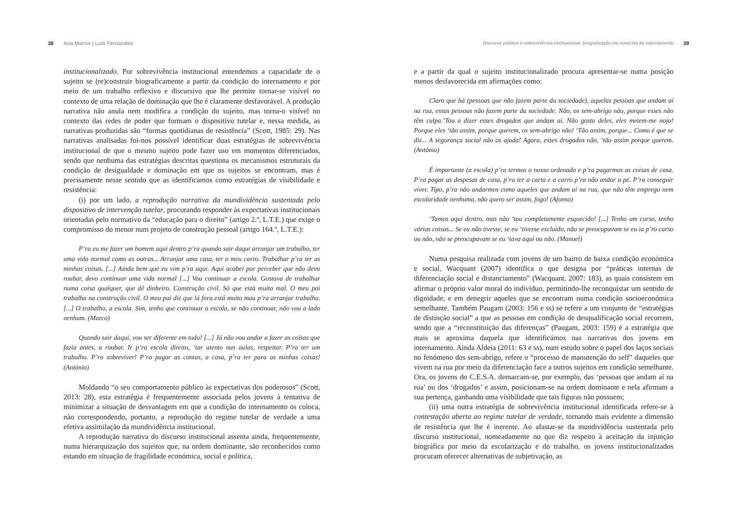38 Ana Manso | Luís Fernandes
institucionalizado. Por sobrevivência institucional entendemos a capacidade de o sujeito se (re)construir biograficamente a partir da condição do internamento e por meio de um trabalho reflexivo e discursivo que lhe permite tornar-se visível no contexto de uma relação de dominação que lhe é claramente desfavorável. A produção narrativa não anula nem modifica a condição do sujeito, mas torna-o visível no contexto das redes de poder que formam o dispositivo tutelar e, nessa medida, as narrativas produzidas são “formas quotidianas de resistência” (Scott, 1985: 29). Nas narrativas analisadas foi-nos possível identificar duas estratégias de sobrevivência institucional de que o mesmo sujeito pode fazer uso em momentos diferenciados, sendo que nenhuma das estratégias descritas questiona os mecanismos estruturais da condição de desigualdade e dominação em que os sujeitos se encontram, mas é precisamente nesse sentido que as identificamos como estratégias de visibilidade e resistência:
(i) por um lado, a reprodução narrativa da mundividência sustentada pelo dispositivo de intervenção tutelar, procurando responder às expectativas institucionais orientadas pelo normativo da “educação para o direito” (artigo 2.º, L.T.E.) que exige o compromisso do menor num projeto de construção pessoal (artigo 164.º, L.T.E.):
P’ra eu me fazer um homem aqui dentro p’ra quando sair daqui arranjar um trabalho, ter uma vida normal como as outras... Arranjar uma casa, ter o meu carro. Trabalhar p’ra ter as minhas coisas. [...] Ainda bem que eu vim p’ra aqui. Aqui acabei por perceber que não devo roubar, devo continuar uma vida normal [...] Vou continuar a escola. Gostava de trabalhar numa coisa qualquer, que dê dinheiro. Construção civil. Só que está muito mal. O meu pai trabalha na construção civil. O meu pai diz que lá fora está muito mau p’ra arranjar trabalho. [...] O trabalho, a escola. Sim, tenho que continuar a escola, se não continuar, não vou a lado nenhum. (Marco)
Quando sair daqui, vou ser diferente em tudo! [...] Já não vou andar a fazer as coisas que fazia antes, a roubar. Ir p’ra escola direito, ‘tar atento nas aulas, respeitar. P’ra ter um trabalho. P’ra sobreviver! P’ra pagar as contas, a casa, p’ra ter para as minhas coisas! (António)
Moldando “o seu comportamento público às expectativas dos poderosos” (Scott, 2013: 28), esta estratégia é frequentemente associada pelos jovens à tentativa de minimizar a situação de desvantagem em que a condição do internamento os coloca, não correspondendo, portanto, a reprodução do regime tutelar de verdade a uma efetiva assimilação da mundividência institucional.
A reprodução narrativa do discurso institucional assenta ainda, frequentemente, numa hierarquização dos sujeitos que, na ordem dominante, são reconhecidos como estando em situação de fragilidade económica, social e política,
Discurso público e sobrevivência institucional: biografização em contexto de internamento 39
e a partir da qual o sujeito institucionalizado procura apresentar-se numa posição menos desfavorecida em afirmações como:
Claro que há (pessoas que não fazem parte da sociedade), aquelas pessoas que andam aí na rua, essas pessoas não fazem parte da sociedade. Não, os sem-abrigo não, porque esses não têm culpa.‘Tou a dizer esses drogados que andam aí. Não gosto deles, eles metem-me nojo! Porque eles ‘tão assim, porque querem, os sem-abrigo não! ‘Tão assim, porque... Como é que se diz... A segurança social não os ajuda! Agora, esses drogados não, ‘tão assim porque querem. (António)
É importante (a escola) p’ra termos o nosso ordenado e p’ra pagarmos as coisas de casa. P’ra pagar as despesas de casa, p’ra ter a carta e o carro p’ra não andar a pé. P’ra conseguir viver. Tipo, p’ra não andarmos como aqueles que andam aí na rua, que não têm emprego nem escolaridade nenhuma, não quero ser assim, fogo! (Afonso)
‘Tamos aqui dentro, mas não ‘tou completamente esquecido! [...] Tenho um curso, tenho várias coisas... Se eu não tivesse, se eu ‘tivesse excluído, não se preocupavam se eu ia p’ro curso ou não, não se preocupavam se eu ‘tava aqui ou não. (Manuel)
Numa pesquisa realizada com jovens de um bairro de baixa condição económica e social, Wacquant (2007) identifica o que designa por “práticas internas de diferenciação social e distanciamento” (Wacquant, 2007: 183), as quais consistem em afirmar o próprio valor moral do indivíduo, permitindo-lhe reconquistar um sentido de dignidade, e em denegrir aqueles que se encontram numa condição socioeconómica semelhante. Também Paugam (2003: 156 e ss) se refere a um conjunto de “estratégias de distinção social” a que as pessoas em condição de desqualificação social recorrem, sendo que a “reconstituição das diferenças” (Paugam, 2003: 159) é a estratégia que mais se aproxima daquela que identificámos nas narrativas dos jovens em internamento. Ainda Aldeia (2011: 63 e ss), num estudo sobre o papel dos laços sociais no fenómeno dos sem-abrigo, refere o “processo de manutenção do self” daqueles que vivem na rua por meio da diferenciação face a outros sujeitos em condição semelhante. Ora, os jovens do C.E.S.A. demarcam-se, por exemplo, das ‘pessoas que andam aí na rua’ ou dos ‘drogados’ e assim, posicionam-se na ordem dominante e nela afirmam a sua pertença, ganhando uma visibilidade que tais figuras não possuem;
(ii) uma outra estratégia de sobrevivência institucional identificada refere-se à contestação aberta ao regime tutelar de verdade, tornando mais evidente a dimensão de resistência que lhe é inerente. Ao afastar-se da mundividência sustentada pelo discurso institucional, nomeadamente no que diz respeito à aceitação da injunção biográfica por meio da escolarização e do trabalho, os jovens institucionalizados procuram oferecer alternativas de subjetivação, as